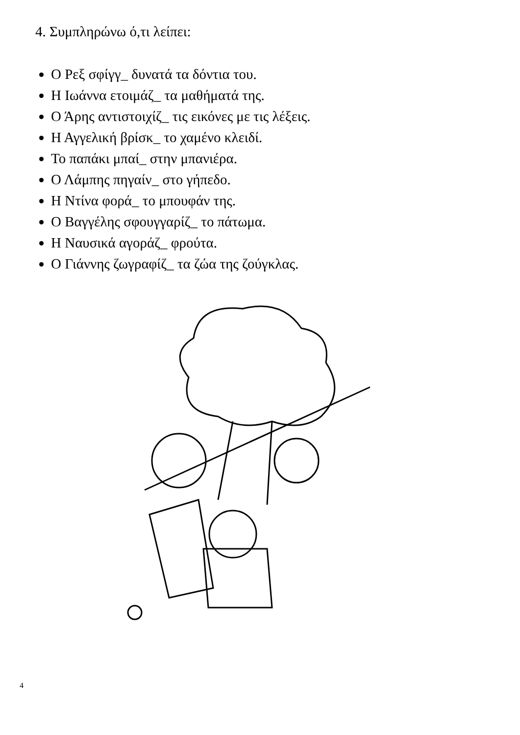4. Συμπληρώνω ό,τι λείπει:
Ο Ρεξ σφίγγ_ δυνατά τα δόντια του.
Η Ιωάννα ετοιμάζ_ τα μαθήματά της.
Ο Άρης αντιστοιχίζ_ τις εικόνες με τις λέξεις.
Η Αγγελική βρίσκ_ το χαμένο κλειδί.
Το παπάκι μπαί_ στην μπανιέρα.
Ο Λάμπης πηγαίν_ στο γήπεδο.
Η Ντίνα φορά_ το μπουφάν της.
Ο Βαγγέλης σφουγγαρίζ_ το πάτωμα.
Η Ναυσικά αγοράζ_ φρούτα.
Ο Γιάννης ζωγραφίζ_ τα ζώα της ζούγκλας.
4